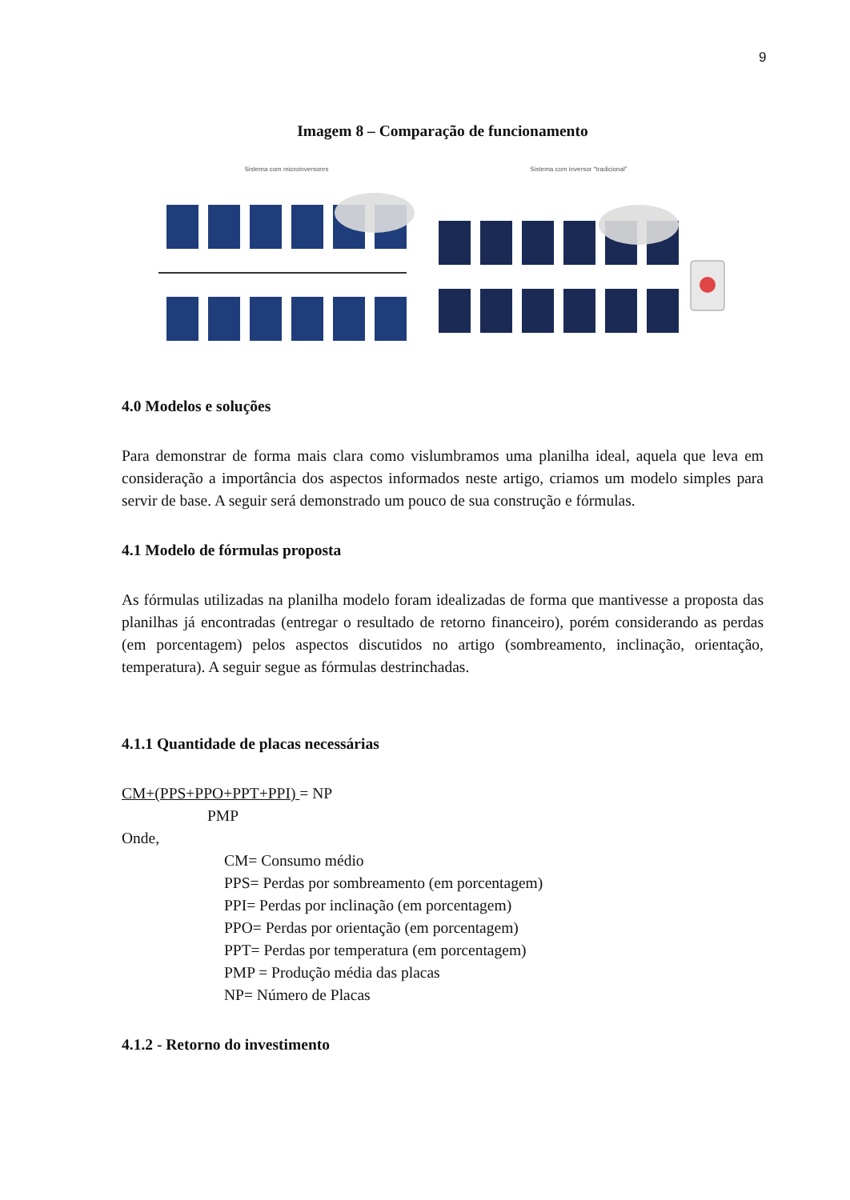9
Imagem 8 – Comparação de funcionamento
Sistema com microinversores Sistema com inversor "tradicional"
4.0 Modelos e soluções
Para demonstrar de forma mais clara como vislumbramos uma planilha ideal, aquela que leva em consideração a importância dos aspectos informados neste artigo, criamos um modelo simples para servir de base. A seguir será demonstrado um pouco de sua construção e fórmulas.
4.1 Modelo de fórmulas proposta
As fórmulas utilizadas na planilha modelo foram idealizadas de forma que mantivesse a proposta das planilhas já encontradas (entregar o resultado de retorno financeiro), porém considerando as perdas (em porcentagem) pelos aspectos discutidos no artigo (sombreamento, inclinação, orientação, temperatura). A seguir segue as fórmulas destrinchadas.
4.1.1 Quantidade de placas necessárias
CM+(PPS+PPO+PPT+PPI) = NP
PMP
Onde,
CM= Consumo médio
PPS= Perdas por sombreamento (em porcentagem)
PPI= Perdas por inclinação (em porcentagem)
PPO= Perdas por orientação (em porcentagem)
PPT= Perdas por temperatura (em porcentagem)
PMP = Produção média das placas
NP= Número de Placas
4.1.2 - Retorno do investimento